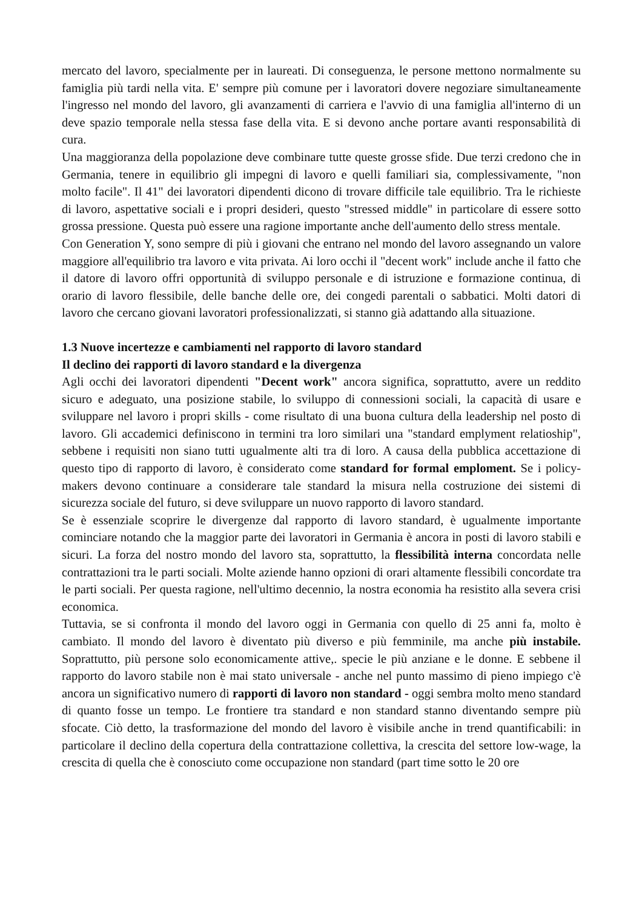mercato del lavoro, specialmente per in laureati. Di conseguenza, le persone mettono normalmente su famiglia più tardi nella vita. E' sempre più comune per i lavoratori dovere negoziare simultaneamente l'ingresso nel mondo del lavoro, gli avanzamenti di carriera e l'avvio di una famiglia all'interno di un deve spazio temporale nella stessa fase della vita. E si devono anche portare avanti responsabilità di cura.
Una maggioranza della popolazione deve combinare tutte queste grosse sfide. Due terzi credono che in Germania, tenere in equilibrio gli impegni di lavoro e quelli familiari sia, complessivamente, "non molto facile". Il 41" dei lavoratori dipendenti dicono di trovare difficile tale equilibrio. Tra le richieste di lavoro, aspettative sociali e i propri desideri, questo "stressed middle" in particolare di essere sotto grossa pressione. Questa può essere una ragione importante anche dell'aumento dello stress mentale.
Con Generation Y, sono sempre di più i giovani che entrano nel mondo del lavoro assegnando un valore maggiore all'equilibrio tra lavoro e vita privata. Ai loro occhi il "decent work" include anche il fatto che il datore di lavoro offri opportunità di sviluppo personale e di istruzione e formazione continua, di orario di lavoro flessibile, delle banche delle ore, dei congedi parentali o sabbatici. Molti datori di lavoro che cercano giovani lavoratori professionalizzati, si stanno già adattando alla situazione.
1.3 Nuove incertezze e cambiamenti nel rapporto di lavoro standard
Il declino dei rapporti di lavoro standard e la divergenza
Agli occhi dei lavoratori dipendenti "Decent work" ancora significa, soprattutto, avere un reddito sicuro e adeguato, una posizione stabile, lo sviluppo di connessioni sociali, la capacità di usare e sviluppare nel lavoro i propri skills - come risultato di una buona cultura della leadership nel posto di lavoro. Gli accademici definiscono in termini tra loro similari una "standard emplyment relatioship", sebbene i requisiti non siano tutti ugualmente alti tra di loro. A causa della pubblica accettazione di questo tipo di rapporto di lavoro, è considerato come standard for formal emploment. Se i policy-makers devono continuare a considerare tale standard la misura nella costruzione dei sistemi di sicurezza sociale del futuro, si deve sviluppare un nuovo rapporto di lavoro standard.
Se è essenziale scoprire le divergenze dal rapporto di lavoro standard, è ugualmente importante cominciare notando che la maggior parte dei lavoratori in Germania è ancora in posti di lavoro stabili e sicuri. La forza del nostro mondo del lavoro sta, soprattutto, la flessibilità interna concordata nelle contrattazioni tra le parti sociali. Molte aziende hanno opzioni di orari altamente flessibili concordate tra le parti sociali. Per questa ragione, nell'ultimo decennio, la nostra economia ha resistito alla severa crisi economica.
Tuttavia, se si confronta il mondo del lavoro oggi in Germania con quello di 25 anni fa, molto è cambiato. Il mondo del lavoro è diventato più diverso e più femminile, ma anche più instabile. Soprattutto, più persone solo economicamente attive,. specie le più anziane e le donne. E sebbene il rapporto do lavoro stabile non è mai stato universale - anche nel punto massimo di pieno impiego c'è ancora un significativo numero di rapporti di lavoro non standard - oggi sembra molto meno standard di quanto fosse un tempo. Le frontiere tra standard e non standard stanno diventando sempre più sfocate. Ciò detto, la trasformazione del mondo del lavoro è visibile anche in trend quantificabili: in particolare il declino della copertura della contrattazione collettiva, la crescita del settore low-wage, la crescita di quella che è conosciuto come occupazione non standard (part time sotto le 20 ore